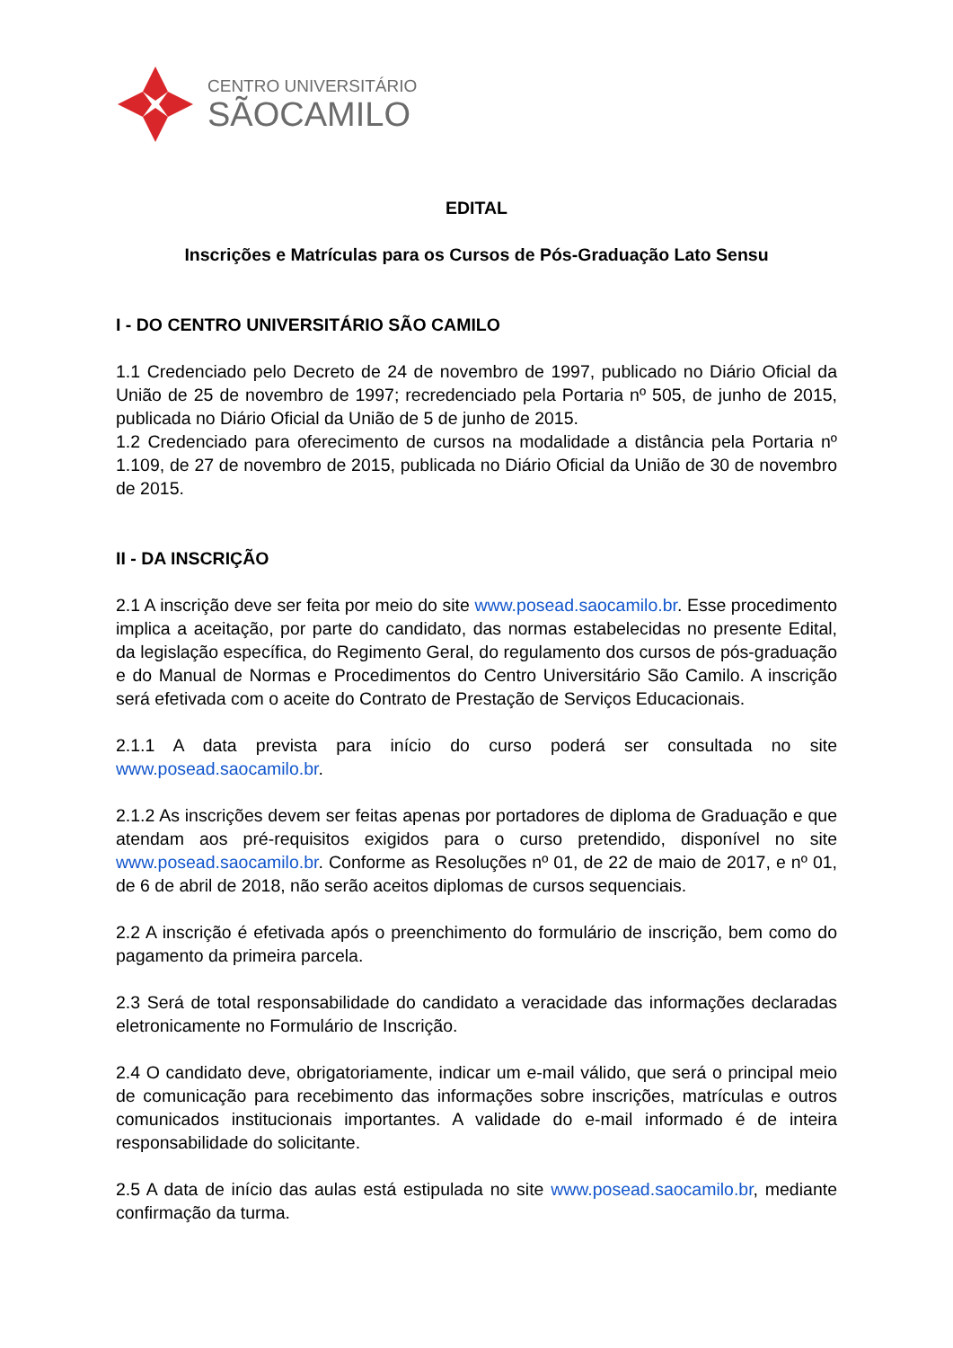CENTRO UNIVERSITÁRIO
SÃOCAMILO
EDITAL
Inscrições e Matrículas para os Cursos de Pós-Graduação Lato Sensu
I - DO CENTRO UNIVERSITÁRIO SÃO CAMILO
1.1 Credenciado pelo Decreto de 24 de novembro de 1997, publicado no Diário Oficial da União de 25 de novembro de 1997; recredenciado pela Portaria nº 505, de junho de 2015, publicada no Diário Oficial da União de 5 de junho de 2015.
1.2 Credenciado para oferecimento de cursos na modalidade a distância pela Portaria nº 1.109, de 27 de novembro de 2015, publicada no Diário Oficial da União de 30 de novembro de 2015.
II - DA INSCRIÇÃO
2.1 A inscrição deve ser feita por meio do site www.posead.saocamilo.br. Esse procedimento implica a aceitação, por parte do candidato, das normas estabelecidas no presente Edital, da legislação específica, do Regimento Geral, do regulamento dos cursos de pós-graduação e do Manual de Normas e Procedimentos do Centro Universitário São Camilo. A inscrição será efetivada com o aceite do Contrato de Prestação de Serviços Educacionais.
2.1.1 A data prevista para início do curso poderá ser consultada no site www.posead.saocamilo.br.
2.1.2 As inscrições devem ser feitas apenas por portadores de diploma de Graduação e que atendam aos pré-requisitos exigidos para o curso pretendido, disponível no site www.posead.saocamilo.br. Conforme as Resoluções nº 01, de 22 de maio de 2017, e nº 01, de 6 de abril de 2018, não serão aceitos diplomas de cursos sequenciais.
2.2 A inscrição é efetivada após o preenchimento do formulário de inscrição, bem como do pagamento da primeira parcela.
2.3 Será de total responsabilidade do candidato a veracidade das informações declaradas eletronicamente no Formulário de Inscrição.
2.4 O candidato deve, obrigatoriamente, indicar um e-mail válido, que será o principal meio de comunicação para recebimento das informações sobre inscrições, matrículas e outros comunicados institucionais importantes. A validade do e-mail informado é de inteira responsabilidade do solicitante.
2.5 A data de início das aulas está estipulada no site www.posead.saocamilo.br, mediante confirmação da turma.